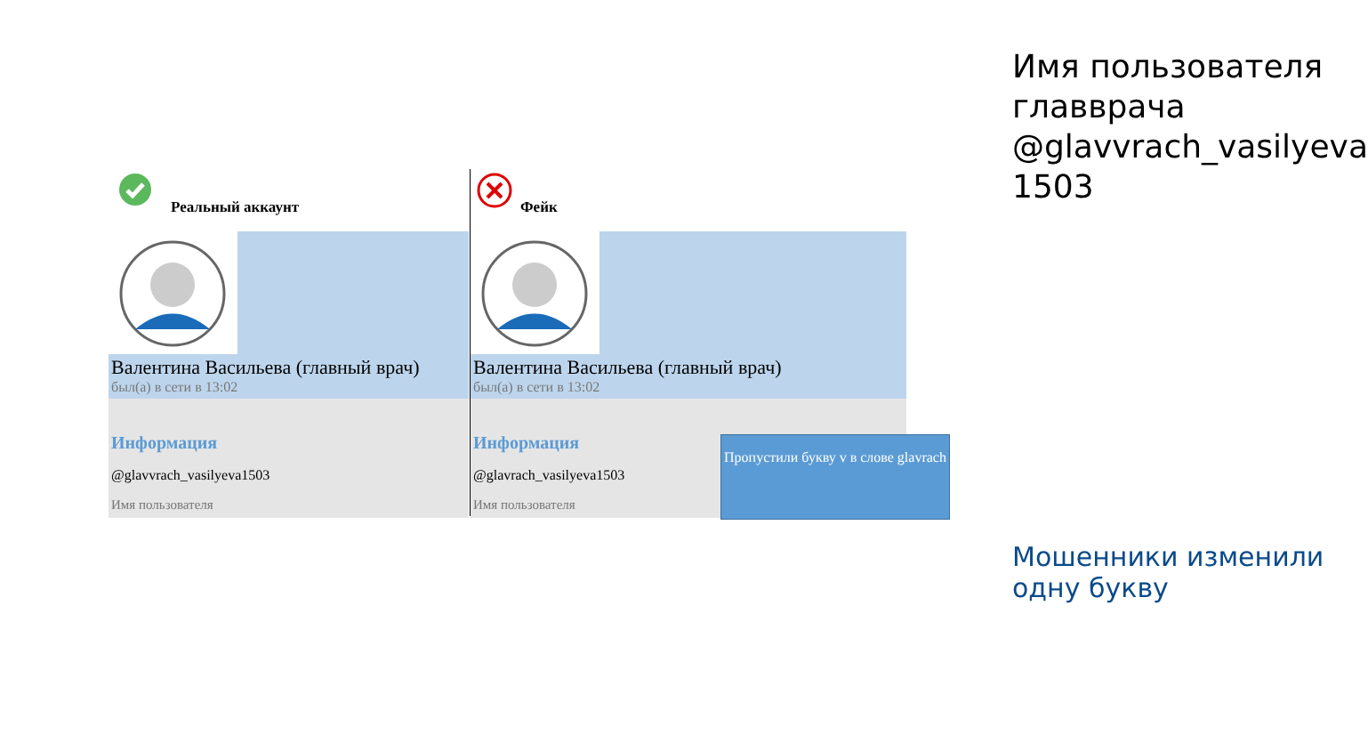Реальный аккаунт
Валентина Васильева (главный врач)
был(а) в сети в 13:02
Информация
@glavvrach_vasilyeva1503
Имя пользователя
Фейк
Валентина Васильева (главный врач)
был(а) в сети в 13:02
Информация
@glavrach_vasilyeva1503
Имя пользователя
Пропустили букву v в слове glavrach
Имя пользователя главврача @glavvrach_vasilyeva 1503
Мошенники изменили одну букву